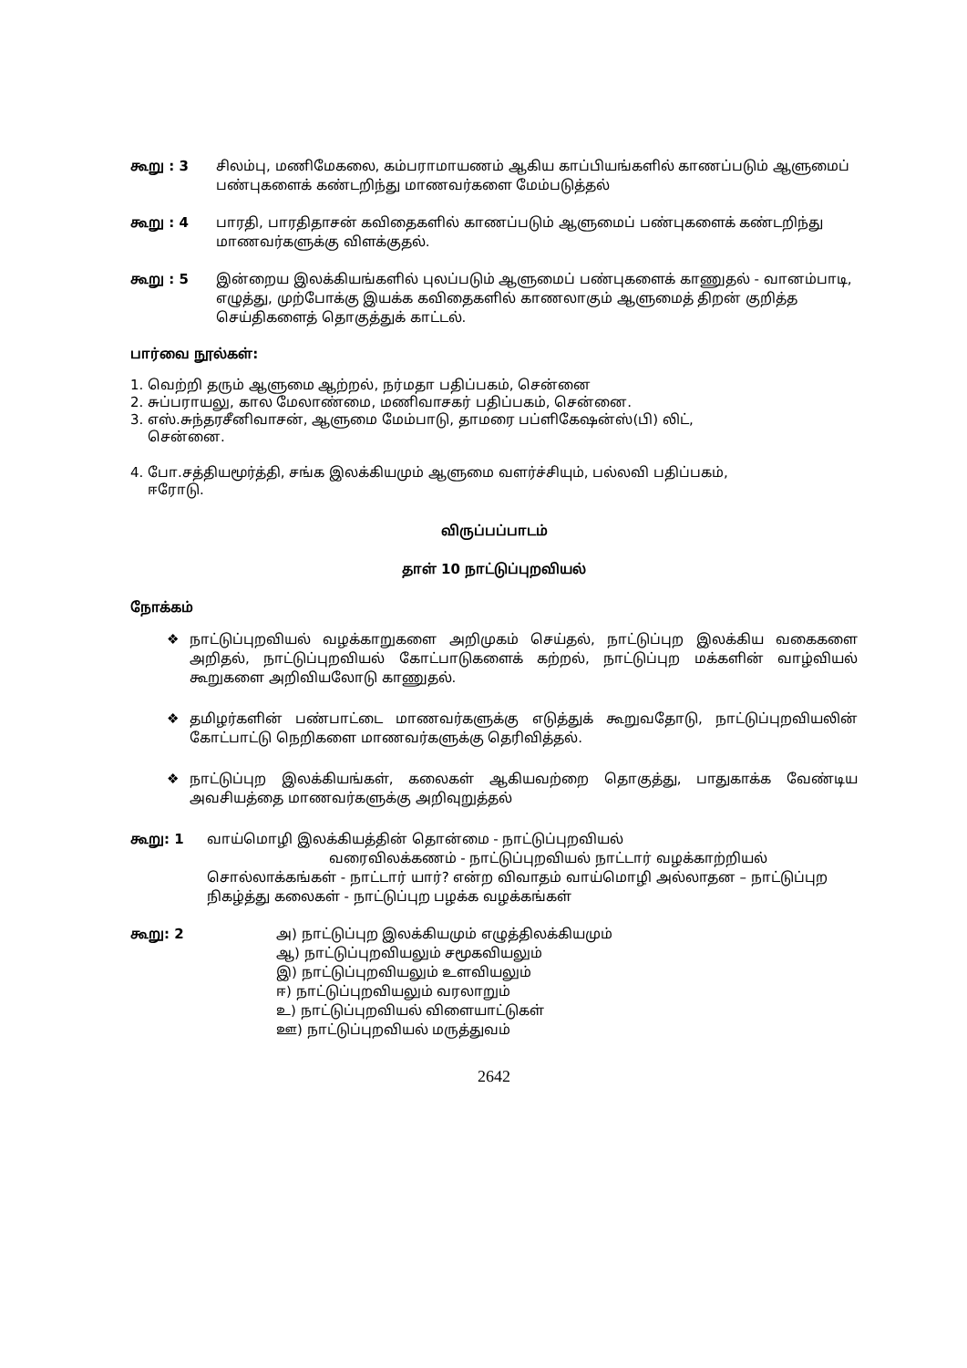கூறு : 3 சிலம்பு, மணிமேகலை, கம்பராமாயணம் ஆகிய காப்பியங்களில் காணப்படும் ஆளுமைப் பண்புகளைக் கண்டறிந்து மாணவர்களை மேம்படுத்தல்
கூறு : 4 பாரதி, பாரதிதாசன் கவிதைகளில் காணப்படும் ஆளுமைப் பண்புகளைக் கண்டறிந்து மாணவர்களுக்கு விளக்குதல்.
கூறு : 5 இன்றைய இலக்கியங்களில் புலப்படும் ஆளுமைப் பண்புகளைக் காணுதல் - வானம்பாடி, எழுத்து, முற்போக்கு இயக்க கவிதைகளில் காணலாகும் ஆளுமைத் திறன் குறித்த செய்திகளைத் தொகுத்துக் காட்டல்.
பார்வை நூல்கள்:
1. வெற்றி தரும் ஆளுமை ஆற்றல், நர்மதா பதிப்பகம், சென்னை
2. சுப்பராயலு, கால மேலாண்மை, மணிவாசகர் பதிப்பகம், சென்னை.
3. எஸ்.சுந்தரசீனிவாசன், ஆளுமை மேம்பாடு, தாமரை பப்ளிகேஷன்ஸ்(பி) லிட்,
சென்னை.
4. போ.சத்தியமூர்த்தி, சங்க இலக்கியமும் ஆளுமை வளர்ச்சியும், பல்லவி பதிப்பகம்,
ஈரோடு.
விருப்பப்பாடம்
தாள் 10 நாட்டுப்புறவியல்
நோக்கம்
❖ நாட்டுப்புறவியல் வழக்காறுகளை அறிமுகம் செய்தல், நாட்டுப்புற இலக்கிய வகைகளை அறிதல், நாட்டுப்புறவியல் கோட்பாடுகளைக் கற்றல், நாட்டுப்புற மக்களின் வாழ்வியல் கூறுகளை அறிவியலோடு காணுதல்.
❖ தமிழர்களின் பண்பாட்டை மாணவர்களுக்கு எடுத்துக் கூறுவதோடு, நாட்டுப்புறவியலின் கோட்பாட்டு நெறிகளை மாணவர்களுக்கு தெரிவித்தல்.
❖ நாட்டுப்புற இலக்கியங்கள், கலைகள் ஆகியவற்றை தொகுத்து, பாதுகாக்க வேண்டிய அவசியத்தை மாணவர்களுக்கு அறிவுறுத்தல்
கூறு: 1 வாய்மொழி இலக்கியத்தின் தொன்மை - நாட்டுப்புறவியல்
வரைவிலக்கணம் - நாட்டுப்புறவியல் நாட்டார் வழக்காற்றியல் சொல்லாக்கங்கள் - நாட்டார் யார்? என்ற விவாதம் வாய்மொழி அல்லாதன – நாட்டுப்புற நிகழ்த்து கலைகள் - நாட்டுப்புற பழக்க வழக்கங்கள்
கூறு: 2 அ) நாட்டுப்புற இலக்கியமும் எழுத்திலக்கியமும்
ஆ) நாட்டுப்புறவியலும் சமூகவியலும்
இ) நாட்டுப்புறவியலும் உளவியலும்
ஈ) நாட்டுப்புறவியலும் வரலாறும்
உ) நாட்டுப்புறவியல் விளையாட்டுகள்
ஊ) நாட்டுப்புறவியல் மருத்துவம்
2642